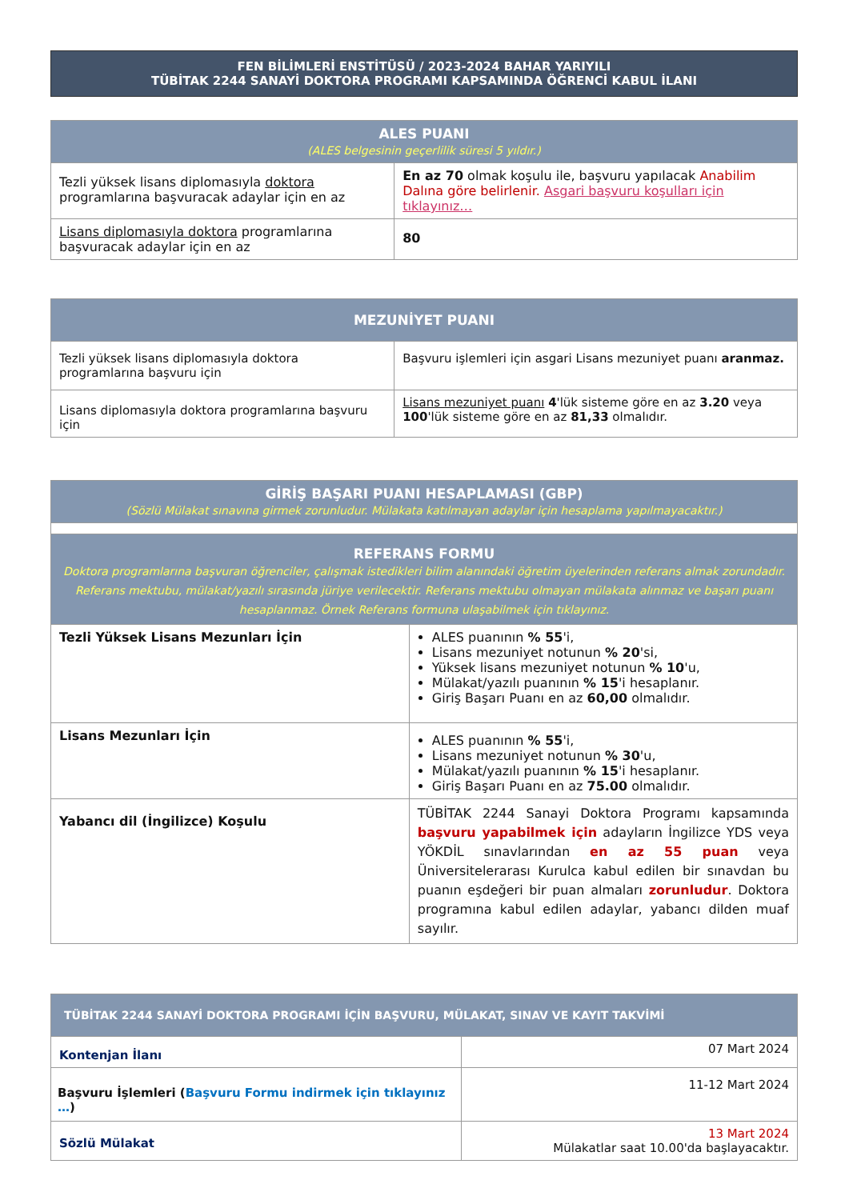FEN BİLİMLERİ ENSTİTÜSÜ / 2023-2024 BAHAR YARIYILI
TÜBİTAK 2244 SANAYİ DOKTORA PROGRAMI KAPSAMINDA ÖĞRENCİ KABUL İLANI
| ALES PUANI (ALES belgesinin geçerlilik süresi 5 yıldır.) | |
| --- | --- |
| Tezli yüksek lisans diplomasıyla doktora programlarına başvuracak adaylar için en az | En az 70 olmak koşulu ile, başvuru yapılacak Anabilim Dalına göre belirlenir. Asgari başvuru koşulları için tıklayınız… |
| Lisans diplomasıyla doktora programlarına başvuracak adaylar için en az | 80 |
| MEZUNİYET PUANI | |
| --- | --- |
| Tezli yüksek lisans diplomasıyla doktora programlarına başvuru için | Başvuru işlemleri için asgari Lisans mezuniyet puanı aranmaz. |
| Lisans diplomasıyla doktora programlarına başvuru için | Lisans mezuniyet puanı 4 'lük sisteme göre en az 3.20 veya 100 'lük sisteme göre en az 81,33 olmalıdır. |
| GİRİŞ BAŞARI PUANI HESAPLAMASI (GBP) (Sözlü Mülakat sınavına girmek zorunludur. Mülakata katılmayan adaylar için hesaplama yapılmayacaktır.) | |
| --- | --- |
| REFERANS FORMU Doktora programlarına başvuran öğrenciler, çalışmak istedikleri bilim alanındaki öğretim üyelerinden referans almak zorundadır. Referans mektubu, mülakat/yazılı sırasında jüriye verilecektir. Referans mektubu olmayan mülakata alınmaz ve başarı puanı hesaplanmaz. Örnek Referans formuna ulaşabilmek için tıklayınız. | |
| Tezli Yüksek Lisans Mezunları İçin | ALES puanının % 55 'i, Lisans mezuniyet notunun % 20 'si, Yüksek lisans mezuniyet notunun % 10 'u, Mülakat/yazılı puanının % 15 'i hesaplanır. Giriş Başarı Puanı en az 60,00 olmalıdır. |
| Lisans Mezunları İçin | ALES puanının % 55 'i, Lisans mezuniyet notunun % 30 'u, Mülakat/yazılı puanının % 15 'i hesaplanır. Giriş Başarı Puanı en az 75.00 olmalıdır. |
| Yabancı dil (İngilizce) Koşulu | TÜBİTAK 2244 Sanayi Doktora Programı kapsamında başvuru yapabilmek için adayların İngilizce YDS veya YÖKDİL sınavlarından en az 55 puan veya Üniversitelerarası Kurulca kabul edilen bir sınavdan bu puanın eşdeğeri bir puan almaları zorunludur . Doktora programına kabul edilen adaylar, yabancı dilden muaf sayılır. |
| TÜBİTAK 2244 SANAYİ DOKTORA PROGRAMI İÇİN BAŞVURU, MÜLAKAT, SINAV VE KAYIT TAKVİMİ | |
| --- | --- |
| Kontenjan İlanı | 07 Mart 2024 |
| Başvuru İşlemleri ( Başvuru Formu indirmek için tıklayınız … ) | 11-12 Mart 2024 |
| Sözlü Mülakat | 13 Mart 2024 Mülakatlar saat 10.00'da başlayacaktır. |